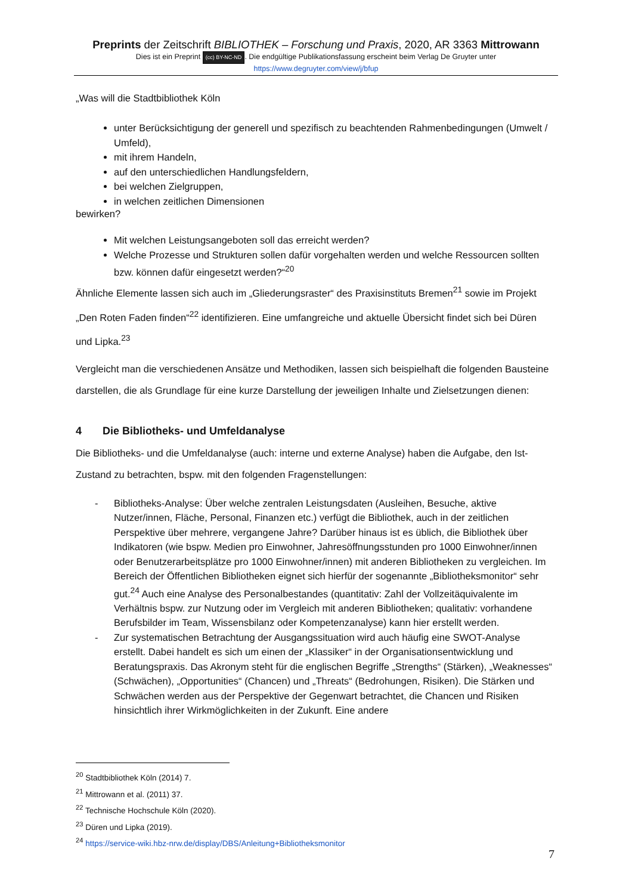Preprints der Zeitschrift BIBLIOTHEK – Forschung und Praxis, 2020, AR 3363 Mittrowann
Dies ist ein Preprint (cc) BY-NC-ND. Die endgültige Publikationsfassung erscheint beim Verlag De Gruyter unter
https://www.degruyter.com/view/j/bfup
„Was will die Stadtbibliothek Köln
unter Berücksichtigung der generell und spezifisch zu beachtenden Rahmenbedingungen (Umwelt / Umfeld),
mit ihrem Handeln,
auf den unterschiedlichen Handlungsfeldern,
bei welchen Zielgruppen,
in welchen zeitlichen Dimensionen
bewirken?
Mit welchen Leistungsangeboten soll das erreicht werden?
Welche Prozesse und Strukturen sollen dafür vorgehalten werden und welche Ressourcen sollten bzw. können dafür eingesetzt werden?“<sup>20</sup>
Ähnliche Elemente lassen sich auch im „Gliederungsraster“ des Praxisinstituts Bremen<sup>21</sup> sowie im Projekt „Den Roten Faden finden“<sup>22</sup> identifizieren. Eine umfangreiche und aktuelle Übersicht findet sich bei Düren und Lipka.<sup>23</sup>
Vergleicht man die verschiedenen Ansätze und Methodiken, lassen sich beispielhaft die folgenden Bausteine darstellen, die als Grundlage für eine kurze Darstellung der jeweiligen Inhalte und Zielsetzungen dienen:
4 Die Bibliotheks- und Umfeldanalyse
Die Bibliotheks- und die Umfeldanalyse (auch: interne und externe Analyse) haben die Aufgabe, den Ist-Zustand zu betrachten, bspw. mit den folgenden Fragenstellungen:
- Bibliotheks-Analyse: Über welche zentralen Leistungsdaten (Ausleihen, Besuche, aktive Nutzer/innen, Fläche, Personal, Finanzen etc.) verfügt die Bibliothek, auch in der zeitlichen Perspektive über mehrere, vergangene Jahre? Darüber hinaus ist es üblich, die Bibliothek über Indikatoren (wie bspw. Medien pro Einwohner, Jahresöffnungsstunden pro 1000 Einwohner/innen oder Benutzerarbeitsplätze pro 1000 Einwohner/innen) mit anderen Bibliotheken zu vergleichen. Im Bereich der Öffentlichen Bibliotheken eignet sich hierfür der sogenannte „Bibliotheksmonitor“ sehr gut.<sup>24</sup> Auch eine Analyse des Personalbestandes (quantitativ: Zahl der Vollzeitäquivalente im Verhältnis bspw. zur Nutzung oder im Vergleich mit anderen Bibliotheken; qualitativ: vorhandene Berufsbilder im Team, Wissensbilanz oder Kompetenzanalyse) kann hier erstellt werden.
- Zur systematischen Betrachtung der Ausgangssituation wird auch häufig eine SWOT-Analyse erstellt. Dabei handelt es sich um einen der „Klassiker“ in der Organisationsentwicklung und Beratungspraxis. Das Akronym steht für die englischen Begriffe „Strengths“ (Stärken), „Weaknesses“ (Schwächen), „Opportunities“ (Chancen) und „Threats“ (Bedrohungen, Risiken). Die Stärken und Schwächen werden aus der Perspektive der Gegenwart betrachtet, die Chancen und Risiken hinsichtlich ihrer Wirkmöglichkeiten in der Zukunft. Eine andere
<sup>20</sup> Stadtbibliothek Köln (2014) 7.
<sup>21</sup> Mittrowann et al. (2011) 37.
<sup>22</sup> Technische Hochschule Köln (2020).
<sup>23</sup> Düren und Lipka (2019).
<sup>24</sup> https://service-wiki.hbz-nrw.de/display/DBS/Anleitung+Bibliotheksmonitor
7